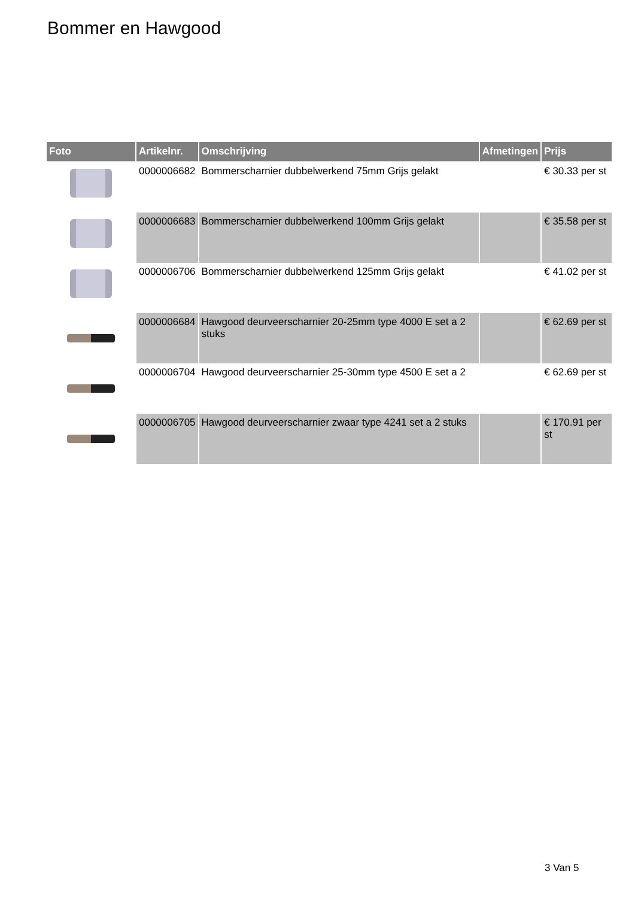Bommer en Hawgood
| Foto | Artikelnr. | Omschrijving | Afmetingen | Prijs |
| --- | --- | --- | --- | --- |
| | 0000006682 | Bommerscharnier dubbelwerkend 75mm Grijs gelakt | | € 30.33 per st |
| | 0000006683 | Bommerscharnier dubbelwerkend 100mm Grijs gelakt | | € 35.58 per st |
| | 0000006706 | Bommerscharnier dubbelwerkend 125mm Grijs gelakt | | € 41.02 per st |
| | 0000006684 | Hawgood deurveerscharnier 20-25mm type 4000 E set a 2 stuks | | € 62.69 per st |
| | 0000006704 | Hawgood deurveerscharnier 25-30mm type 4500 E set a 2 | | € 62.69 per st |
| | 0000006705 | Hawgood deurveerscharnier zwaar type 4241 set a 2 stuks | | € 170.91 per st |
3 Van 5